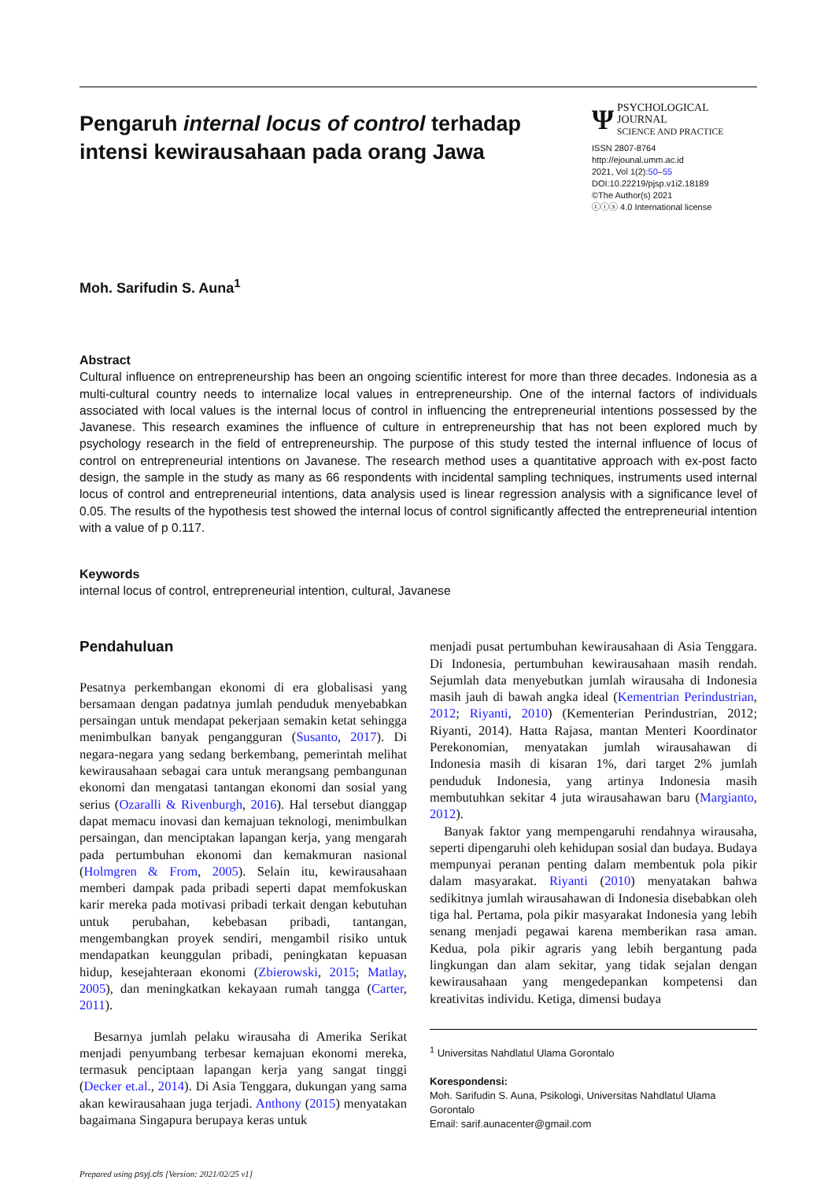Pengaruh internal locus of control terhadap intensi kewirausahaan pada orang Jawa
Ψ PSYCHOLOGICAL JOURNAL
SCIENCE AND PRACTICE
ISSN 2807-8764
http://ejounal.umm.ac.id
2021, Vol 1(2):50–55
DOI:10.22219/pjsp.v1i2.18189
©The Author(s) 2021
ⓒⓘⓢ 4.0 International license
Moh. Sarifudin S. Auna<sup>1</sup>
Abstract
Cultural influence on entrepreneurship has been an ongoing scientific interest for more than three decades. Indonesia as a multi-cultural country needs to internalize local values in entrepreneurship. One of the internal factors of individuals associated with local values is the internal locus of control in influencing the entrepreneurial intentions possessed by the Javanese. This research examines the influence of culture in entrepreneurship that has not been explored much by psychology research in the field of entrepreneurship. The purpose of this study tested the internal influence of locus of control on entrepreneurial intentions on Javanese. The research method uses a quantitative approach with ex-post facto design, the sample in the study as many as 66 respondents with incidental sampling techniques, instruments used internal locus of control and entrepreneurial intentions, data analysis used is linear regression analysis with a significance level of 0.05. The results of the hypothesis test showed the internal locus of control significantly affected the entrepreneurial intention with a value of p 0.117.
Keywords
internal locus of control, entrepreneurial intention, cultural, Javanese
Pendahuluan
Pesatnya perkembangan ekonomi di era globalisasi yang bersamaan dengan padatnya jumlah penduduk menyebabkan persaingan untuk mendapat pekerjaan semakin ketat sehingga menimbulkan banyak pengangguran (Susanto, 2017). Di negara-negara yang sedang berkembang, pemerintah melihat kewirausahaan sebagai cara untuk merangsang pembangunan ekonomi dan mengatasi tantangan ekonomi dan sosial yang serius (Ozaralli & Rivenburgh, 2016). Hal tersebut dianggap dapat memacu inovasi dan kemajuan teknologi, menimbulkan persaingan, dan menciptakan lapangan kerja, yang mengarah pada pertumbuhan ekonomi dan kemakmuran nasional (Holmgren & From, 2005). Selain itu, kewirausahaan memberi dampak pada pribadi seperti dapat memfokuskan karir mereka pada motivasi pribadi terkait dengan kebutuhan untuk perubahan, kebebasan pribadi, tantangan, mengembangkan proyek sendiri, mengambil risiko untuk mendapatkan keunggulan pribadi, peningkatan kepuasan hidup, kesejahteraan ekonomi (Zbierowski, 2015; Matlay, 2005), dan meningkatkan kekayaan rumah tangga (Carter, 2011).
Besarnya jumlah pelaku wirausaha di Amerika Serikat menjadi penyumbang terbesar kemajuan ekonomi mereka, termasuk penciptaan lapangan kerja yang sangat tinggi (Decker et.al., 2014). Di Asia Tenggara, dukungan yang sama akan kewirausahaan juga terjadi. Anthony (2015) menyatakan bagaimana Singapura berupaya keras untuk
menjadi pusat pertumbuhan kewirausahaan di Asia Tenggara. Di Indonesia, pertumbuhan kewirausahaan masih rendah. Sejumlah data menyebutkan jumlah wirausaha di Indonesia masih jauh di bawah angka ideal (Kementrian Perindustrian, 2012; Riyanti, 2010) (Kementerian Perindustrian, 2012; Riyanti, 2014). Hatta Rajasa, mantan Menteri Koordinator Perekonomian, menyatakan jumlah wirausahawan di Indonesia masih di kisaran 1%, dari target 2% jumlah penduduk Indonesia, yang artinya Indonesia masih membutuhkan sekitar 4 juta wirausahawan baru (Margianto, 2012).
Banyak faktor yang mempengaruhi rendahnya wirausaha, seperti dipengaruhi oleh kehidupan sosial dan budaya. Budaya mempunyai peranan penting dalam membentuk pola pikir dalam masyarakat. Riyanti (2010) menyatakan bahwa sedikitnya jumlah wirausahawan di Indonesia disebabkan oleh tiga hal. Pertama, pola pikir masyarakat Indonesia yang lebih senang menjadi pegawai karena memberikan rasa aman. Kedua, pola pikir agraris yang lebih bergantung pada lingkungan dan alam sekitar, yang tidak sejalan dengan kewirausahaan yang mengedepankan kompetensi dan kreativitas individu. Ketiga, dimensi budaya
<sup>1</sup> Universitas Nahdlatul Ulama Gorontalo
Korespondensi:
Moh. Sarifudin S. Auna, Psikologi, Universitas Nahdlatul Ulama Gorontalo
Email: sarif.aunacenter@gmail.com
Prepared using psyj.cls [Version: 2021/02/25 v1]